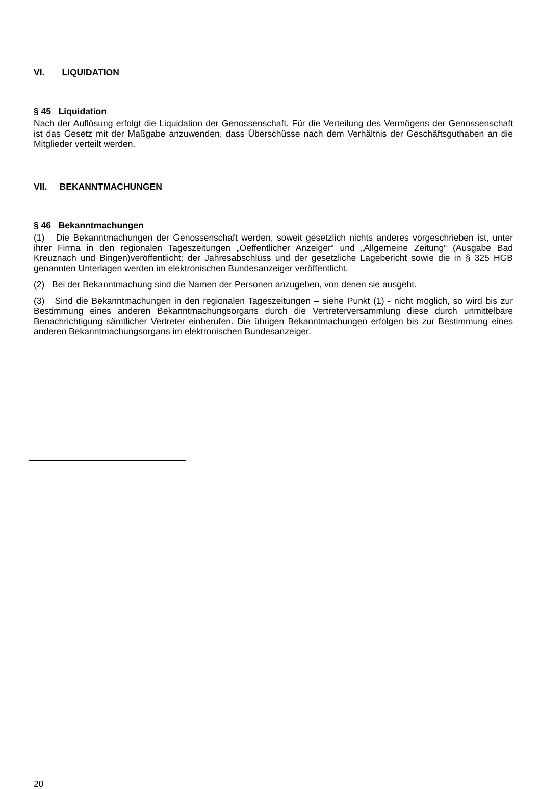VI. LIQUIDATION
§ 45 Liquidation
Nach der Auflösung erfolgt die Liquidation der Genossenschaft. Für die Verteilung des Vermögens der Genossenschaft ist das Gesetz mit der Maßgabe anzuwenden, dass Überschüsse nach dem Verhältnis der Geschäftsguthaben an die Mitglieder verteilt werden.
VII. BEKANNTMACHUNGEN
§ 46 Bekanntmachungen
(1) Die Bekanntmachungen der Genossenschaft werden, soweit gesetzlich nichts anderes vorgeschrieben ist, unter ihrer Firma in den regionalen Tageszeitungen „Oeffentlicher Anzeiger“ und „Allgemeine Zeitung“ (Ausgabe Bad Kreuznach und Bingen)veröffentlicht; der Jahresabschluss und der gesetzliche Lagebericht sowie die in § 325 HGB genannten Unterlagen werden im elektronischen Bundesanzeiger veröffentlicht.
(2) Bei der Bekanntmachung sind die Namen der Personen anzugeben, von denen sie ausgeht.
(3) Sind die Bekanntmachungen in den regionalen Tageszeitungen – siehe Punkt (1) - nicht möglich, so wird bis zur Bestimmung eines anderen Bekanntmachungsorgans durch die Vertreterversammlung diese durch unmittelbare Benachrichtigung sämtlicher Vertreter einberufen. Die übrigen Bekanntmachungen erfolgen bis zur Bestimmung eines anderen Bekanntmachungsorgans im elektronischen Bundesanzeiger.
20